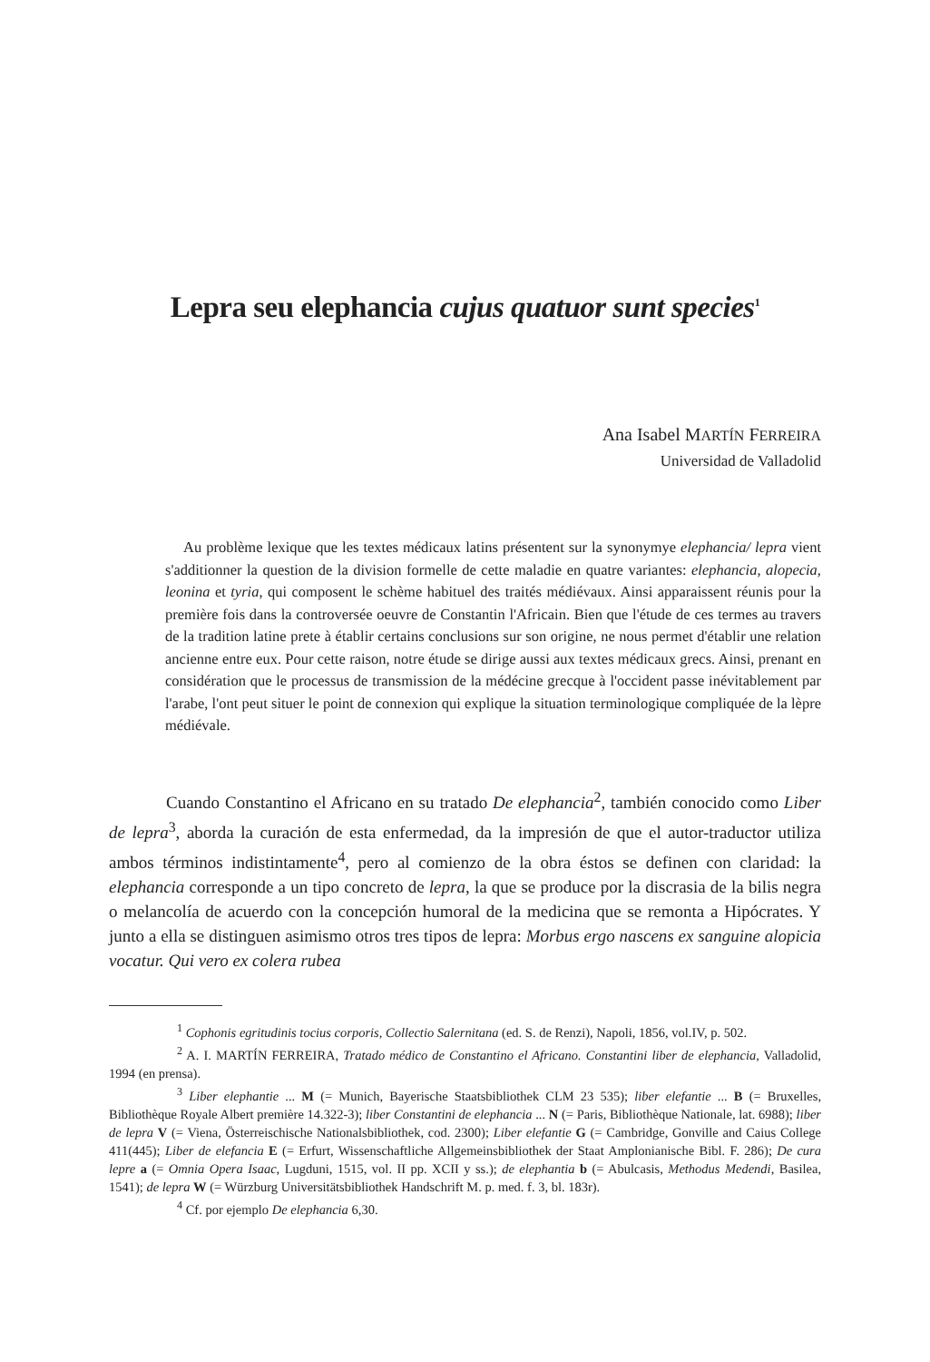Lepra seu elephancia cujus quatuor sunt species<sup>1</sup>
Ana Isabel MARTÍN FERREIRA
Universidad de Valladolid
Au problème lexique que les textes médicaux latins présentent sur la synonymye elephancia/ lepra vient s'additionner la question de la division formelle de cette maladie en quatre variantes: elephancia, alopecia, leonina et tyria, qui composent le schème habituel des traités médiévaux. Ainsi apparaissent réunis pour la première fois dans la controversée oeuvre de Constantin l'Africain. Bien que l'étude de ces termes au travers de la tradition latine prete à établir certains conclusions sur son origine, ne nous permet d'établir une relation ancienne entre eux. Pour cette raison, notre étude se dirige aussi aux textes médicaux grecs. Ainsi, prenant en considération que le processus de transmission de la médécine grecque à l'occident passe inévitablement par l'arabe, l'ont peut situer le point de connexion qui explique la situation terminologique compliquée de la lèpre médiévale.
Cuando Constantino el Africano en su tratado De elephancia<sup>2</sup>, también conocido como Liber de lepra<sup>3</sup>, aborda la curación de esta enfermedad, da la impresión de que el autor-traductor utiliza ambos términos indistintamente<sup>4</sup>, pero al comienzo de la obra éstos se definen con claridad: la elephancia corresponde a un tipo concreto de lepra, la que se produce por la discrasia de la bilis negra o melancolía de acuerdo con la concepción humoral de la medicina que se remonta a Hipócrates. Y junto a ella se distinguen asimismo otros tres tipos de lepra: Morbus ergo nascens ex sanguine alopicia vocatur. Qui vero ex colera rubea
<sup>1</sup> Cophonis egritudinis tocius corporis, Collectio Salernitana (ed. S. de Renzi), Napoli, 1856, vol.IV, p. 502.
<sup>2</sup> A. I. MARTÍN FERREIRA, Tratado médico de Constantino el Africano. Constantini liber de elephancia, Valladolid, 1994 (en prensa).
<sup>3</sup> Liber elephantie ... M (= Munich, Bayerische Staatsbibliothek CLM 23 535); liber elefantie ... B (= Bruxelles, Bibliothèque Royale Albert première 14.322-3); liber Constantini de elephancia ... N (= Paris, Bibliothèque Nationale, lat. 6988); liber de lepra V (= Viena, Österreischische Nationalsbibliothek, cod. 2300); Liber elefantie G (= Cambridge, Gonville and Caius College 411(445); Liber de elefancia E (= Erfurt, Wissenschaftliche Allgemeinsbibliothek der Staat Amplonianische Bibl. F. 286); De cura lepre a (= Omnia Opera Isaac, Lugduni, 1515, vol. II pp. XCII y ss.); de elephantia b (= Abulcasis, Methodus Medendi, Basilea, 1541); de lepra W (= Würzburg Universitätsbibliothek Handschrift M. p. med. f. 3, bl. 183r).
<sup>4</sup> Cf. por ejemplo De elephancia 6,30.